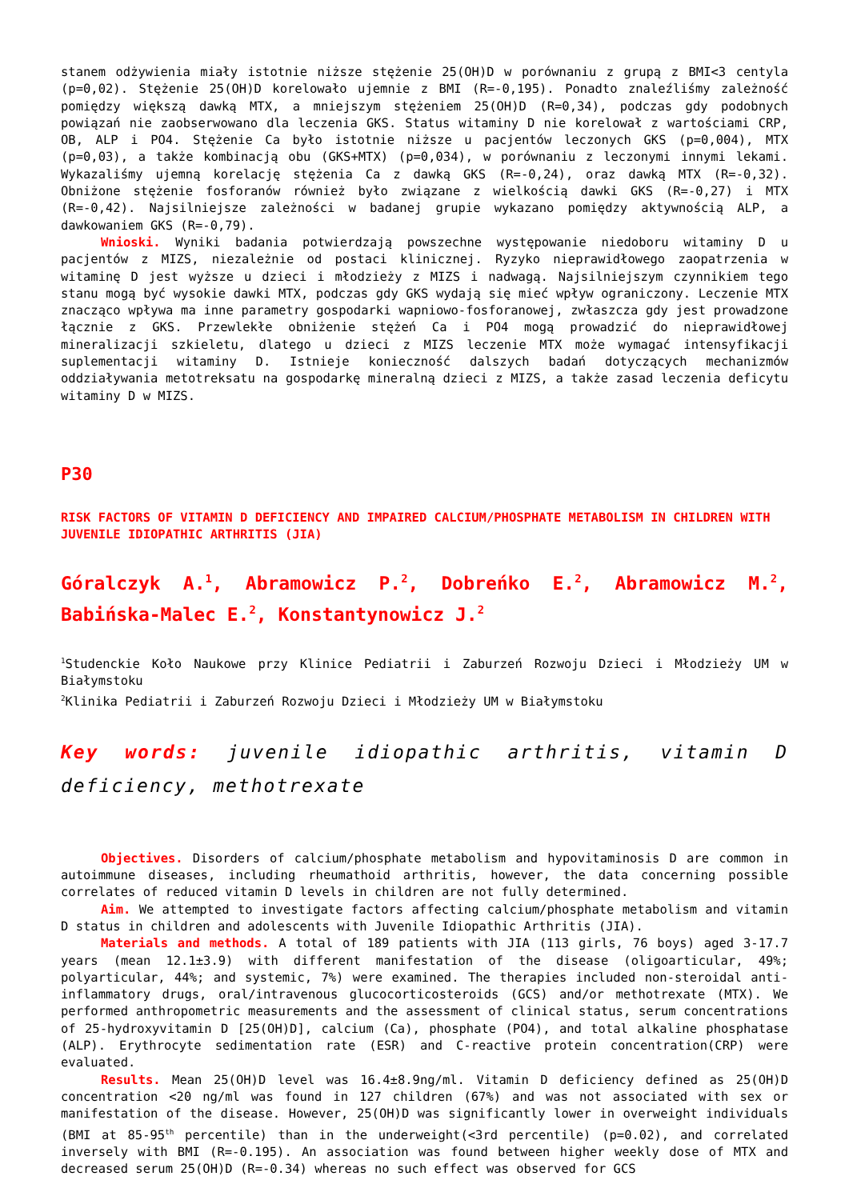stanem odżywienia miały istotnie niższe stężenie 25(OH)D w porównaniu z grupą z BMI<3 centyla (p=0,02). Stężenie 25(OH)D korelowało ujemnie z BMI (R=-0,195). Ponadto znaleźliśmy zależność pomiędzy większą dawką MTX, a mniejszym stężeniem 25(OH)D (R=0,34), podczas gdy podobnych powiązań nie zaobserwowano dla leczenia GKS. Status witaminy D nie korelował z wartościami CRP, OB, ALP i PO4. Stężenie Ca było istotnie niższe u pacjentów leczonych GKS (p=0,004), MTX (p=0,03), a także kombinacją obu (GKS+MTX) (p=0,034), w porównaniu z leczonymi innymi lekami. Wykazaliśmy ujemną korelację stężenia Ca z dawką GKS (R=-0,24), oraz dawką MTX (R=-0,32). Obniżone stężenie fosforanów również było związane z wielkością dawki GKS (R=-0,27) i MTX (R=-0,42). Najsilniejsze zależności w badanej grupie wykazano pomiędzy aktywnością ALP, a dawkowaniem GKS (R=-0,79).
Wnioski. Wyniki badania potwierdzają powszechne występowanie niedoboru witaminy D u pacjentów z MIZS, niezależnie od postaci klinicznej. Ryzyko nieprawidłowego zaopatrzenia w witaminę D jest wyższe u dzieci i młodzieży z MIZS i nadwagą. Najsilniejszym czynnikiem tego stanu mogą być wysokie dawki MTX, podczas gdy GKS wydają się mieć wpływ ograniczony. Leczenie MTX znacząco wpływa ma inne parametry gospodarki wapniowo-fosforanowej, zwłaszcza gdy jest prowadzone łącznie z GKS. Przewlekłe obniżenie stężeń Ca i PO4 mogą prowadzić do nieprawidłowej mineralizacji szkieletu, dlatego u dzieci z MIZS leczenie MTX może wymagać intensyfikacji suplementacji witaminy D. Istnieje konieczność dalszych badań dotyczących mechanizmów oddziaływania metotreksatu na gospodarkę mineralną dzieci z MIZS, a także zasad leczenia deficytu witaminy D w MIZS.
P30
RISK FACTORS OF VITAMIN D DEFICIENCY AND IMPAIRED CALCIUM/PHOSPHATE METABOLISM IN CHILDREN WITH JUVENILE IDIOPATHIC ARTHRITIS (JIA)
Góralczyk A.<sup>1</sup>, Abramowicz P.<sup>2</sup>, Dobreńko E.<sup>2</sup>, Abramowicz M.<sup>2</sup>, Babińska-Malec E.<sup>2</sup>, Konstantynowicz J.<sup>2</sup>
<sup>1</sup> Studenckie Koło Naukowe przy Klinice Pediatrii i Zaburzeń Rozwoju Dzieci i Młodzieży UM w Białymstoku
<sup>2</sup> Klinika Pediatrii i Zaburzeń Rozwoju Dzieci i Młodzieży UM w Białymstoku
Key words: juvenile idiopathic arthritis, vitamin D deficiency, methotrexate
Objectives. Disorders of calcium/phosphate metabolism and hypovitaminosis D are common in autoimmune diseases, including rheumathoid arthritis, however, the data concerning possible correlates of reduced vitamin D levels in children are not fully determined.
Aim. We attempted to investigate factors affecting calcium/phosphate metabolism and vitamin D status in children and adolescents with Juvenile Idiopathic Arthritis (JIA).
Materials and methods. A total of 189 patients with JIA (113 girls, 76 boys) aged 3-17.7 years (mean 12.1±3.9) with different manifestation of the disease (oligoarticular, 49%; polyarticular, 44%; and systemic, 7%) were examined. The therapies included non-steroidal anti-inflammatory drugs, oral/intravenous glucocorticosteroids (GCS) and/or methotrexate (MTX). We performed anthropometric measurements and the assessment of clinical status, serum concentrations of 25-hydroxyvitamin D [25(OH)D], calcium (Ca), phosphate (PO4), and total alkaline phosphatase (ALP). Erythrocyte sedimentation rate (ESR) and C-reactive protein concentration(CRP) were evaluated.
Results. Mean 25(OH)D level was 16.4±8.9ng/ml. Vitamin D deficiency defined as 25(OH)D concentration <20 ng/ml was found in 127 children (67%) and was not associated with sex or manifestation of the disease. However, 25(OH)D was significantly lower in overweight individuals (BMI at 85-95<sup>th</sup> percentile) than in the underweight(<3rd percentile) (p=0.02), and correlated inversely with BMI (R=-0.195). An association was found between higher weekly dose of MTX and decreased serum 25(OH)D (R=-0.34) whereas no such effect was observed for GCS